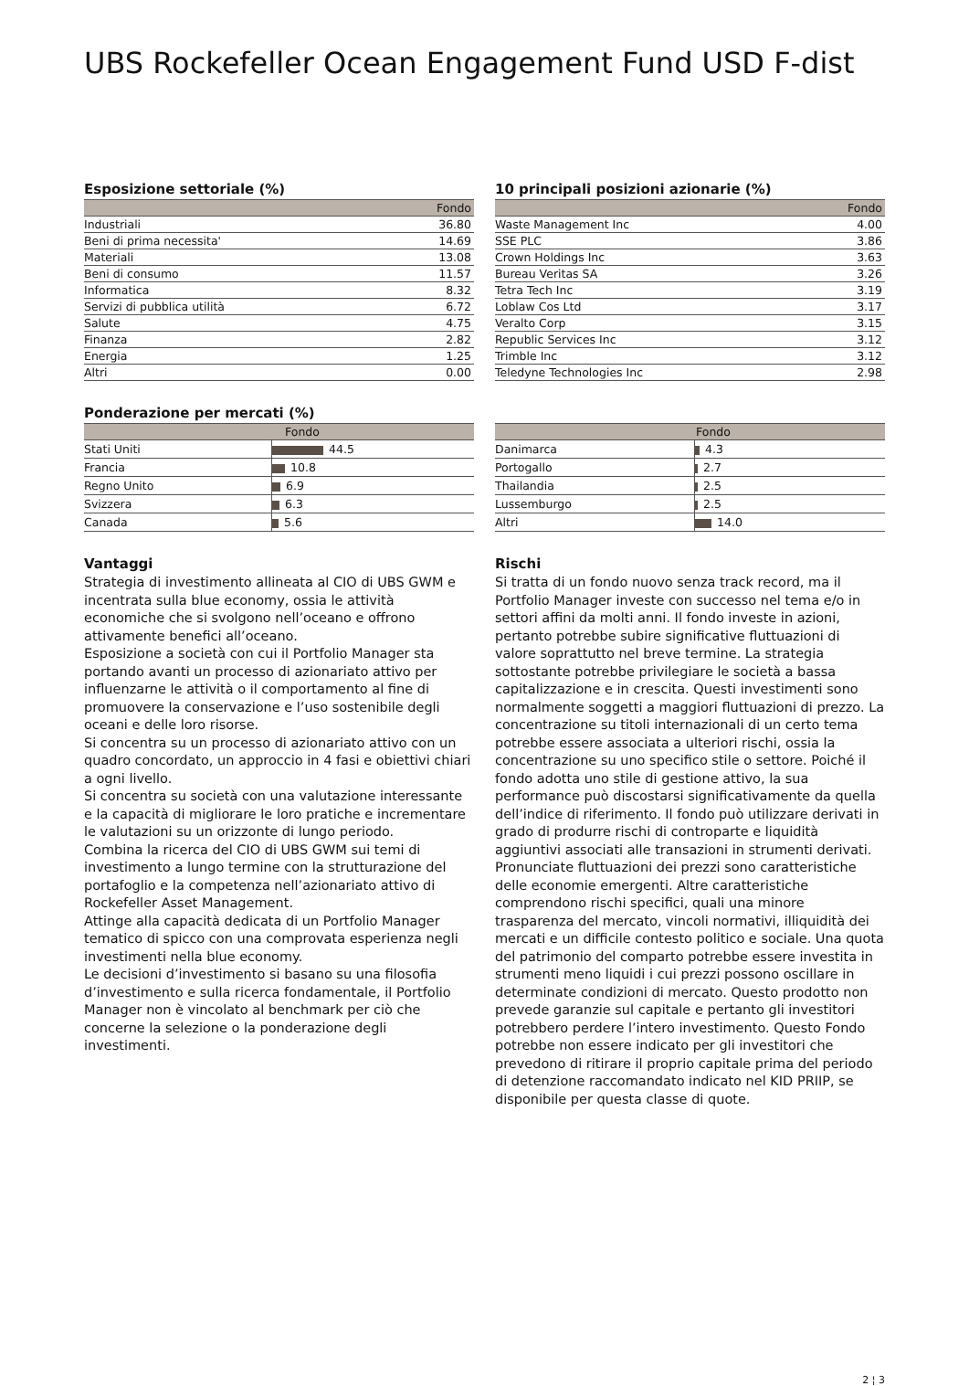UBS Rockefeller Ocean Engagement Fund USD F-dist
Esposizione settoriale (%)
| | Fondo |
| --- | --- |
| Industriali | 36.80 |
| Beni di prima necessita' | 14.69 |
| Materiali | 13.08 |
| Beni di consumo | 11.57 |
| Informatica | 8.32 |
| Servizi di pubblica utilità | 6.72 |
| Salute | 4.75 |
| Finanza | 2.82 |
| Energia | 1.25 |
| Altri | 0.00 |
10 principali posizioni azionarie (%)
| | Fondo |
| --- | --- |
| Waste Management Inc | 4.00 |
| SSE PLC | 3.86 |
| Crown Holdings Inc | 3.63 |
| Bureau Veritas SA | 3.26 |
| Tetra Tech Inc | 3.19 |
| Loblaw Cos Ltd | 3.17 |
| Veralto Corp | 3.15 |
| Republic Services Inc | 3.12 |
| Trimble Inc | 3.12 |
| Teledyne Technologies Inc | 2.98 |
Ponderazione per mercati (%)
| Fondo | |
| --- | --- |
| Stati Uniti | 44.5 |
| Francia | 10.8 |
| Regno Unito | 6.9 |
| Svizzera | 6.3 |
| Canada | 5.6 |
| Fondo | |
| --- | --- |
| Danimarca | 4.3 |
| Portogallo | 2.7 |
| Thailandia | 2.5 |
| Lussemburgo | 2.5 |
| Altri | 14.0 |
Vantaggi
Strategia di investimento allineata al CIO di UBS GWM e incentrata sulla blue economy, ossia le attività economiche che si svolgono nell’oceano e offrono attivamente benefici all’oceano.
Esposizione a società con cui il Portfolio Manager sta portando avanti un processo di azionariato attivo per influenzarne le attività o il comportamento al fine di promuovere la conservazione e l’uso sostenibile degli oceani e delle loro risorse.
Si concentra su un processo di azionariato attivo con un quadro concordato, un approccio in 4 fasi e obiettivi chiari a ogni livello.
Si concentra su società con una valutazione interessante e la capacità di migliorare le loro pratiche e incrementare le valutazioni su un orizzonte di lungo periodo.
Combina la ricerca del CIO di UBS GWM sui temi di investimento a lungo termine con la strutturazione del portafoglio e la competenza nell’azionariato attivo di Rockefeller Asset Management.
Attinge alla capacità dedicata di un Portfolio Manager tematico di spicco con una comprovata esperienza negli investimenti nella blue economy.
Le decisioni d’investimento si basano su una filosofia d’investimento e sulla ricerca fondamentale, il Portfolio Manager non è vincolato al benchmark per ciò che concerne la selezione o la ponderazione degli investimenti.
Rischi
Si tratta di un fondo nuovo senza track record, ma il Portfolio Manager investe con successo nel tema e/o in settori affini da molti anni. Il fondo investe in azioni, pertanto potrebbe subire significative fluttuazioni di valore soprattutto nel breve termine. La strategia sottostante potrebbe privilegiare le società a bassa capitalizzazione e in crescita. Questi investimenti sono normalmente soggetti a maggiori fluttuazioni di prezzo. La concentrazione su titoli internazionali di un certo tema potrebbe essere associata a ulteriori rischi, ossia la concentrazione su uno specifico stile o settore. Poiché il fondo adotta uno stile di gestione attivo, la sua performance può discostarsi significativamente da quella dell’indice di riferimento. Il fondo può utilizzare derivati in grado di produrre rischi di controparte e liquidità aggiuntivi associati alle transazioni in strumenti derivati. Pronunciate fluttuazioni dei prezzi sono caratteristiche delle economie emergenti. Altre caratteristiche comprendono rischi specifici, quali una minore trasparenza del mercato, vincoli normativi, illiquidità dei mercati e un difficile contesto politico e sociale. Una quota del patrimonio del comparto potrebbe essere investita in strumenti meno liquidi i cui prezzi possono oscillare in determinate condizioni di mercato. Questo prodotto non prevede garanzie sul capitale e pertanto gli investitori potrebbero perdere l’intero investimento. Questo Fondo potrebbe non essere indicato per gli investitori che prevedono di ritirare il proprio capitale prima del periodo di detenzione raccomandato indicato nel KID PRIIP, se disponibile per questa classe di quote.
2 ¦ 3